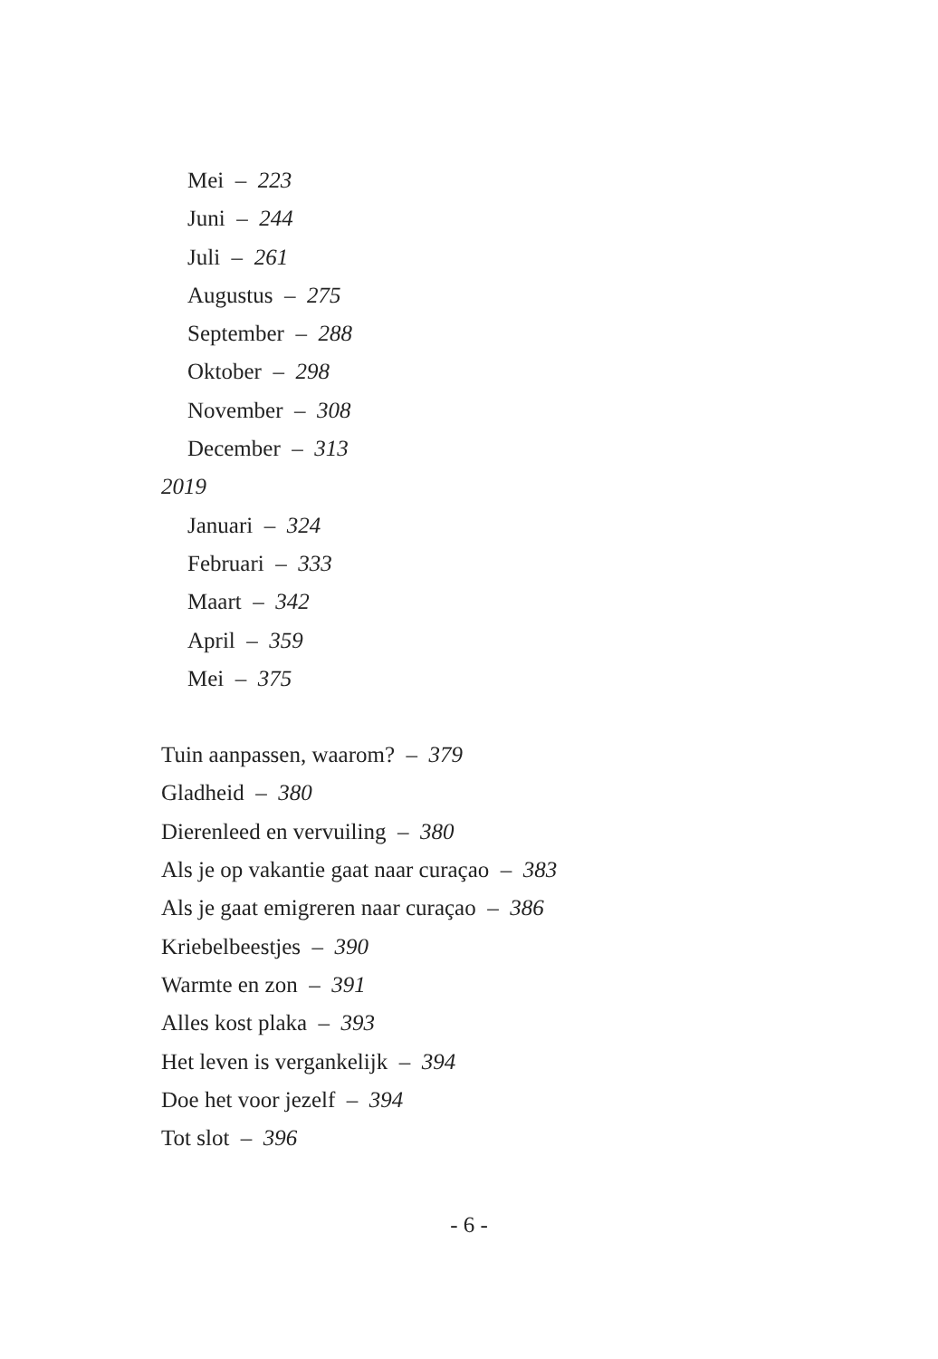Mei – 223
Juni – 244
Juli – 261
Augustus – 275
September – 288
Oktober – 298
November – 308
December – 313
2019
Januari – 324
Februari – 333
Maart – 342
April – 359
Mei – 375
Tuin aanpassen, waarom? – 379
Gladheid – 380
Dierenleed en vervuiling – 380
Als je op vakantie gaat naar curaçao – 383
Als je gaat emigreren naar curaçao – 386
Kriebelbeestjes – 390
Warmte en zon – 391
Alles kost plaka – 393
Het leven is vergankelijk – 394
Doe het voor jezelf – 394
Tot slot – 396
- 6 -